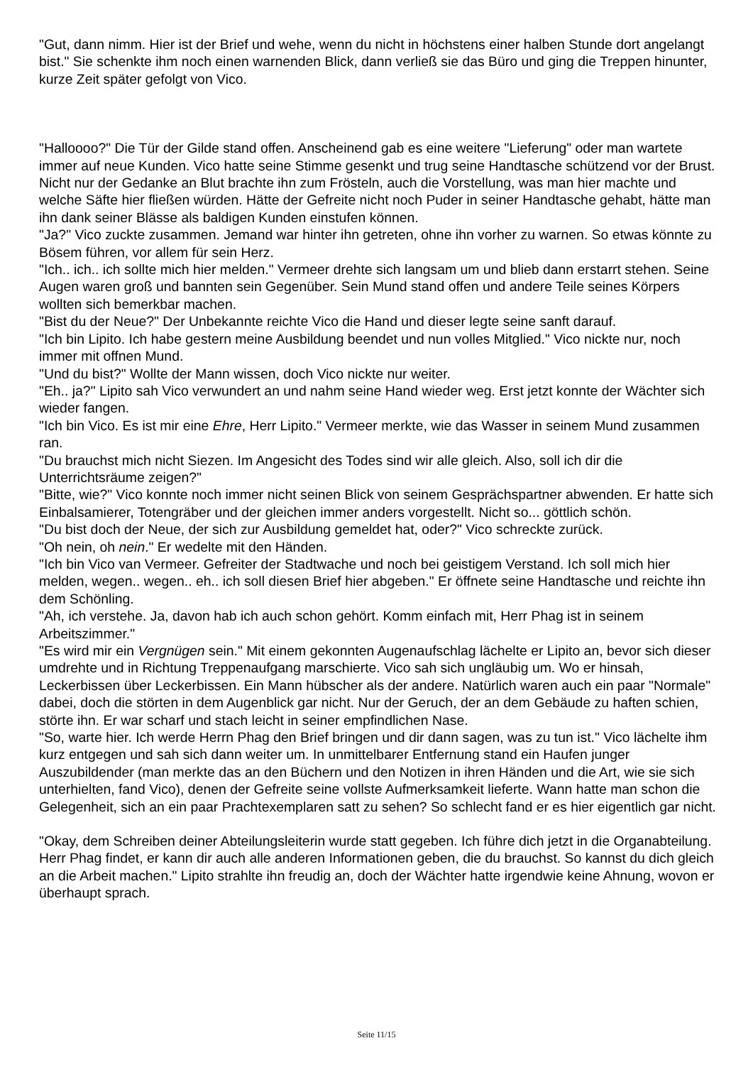"Gut, dann nimm. Hier ist der Brief und wehe, wenn du nicht in höchstens einer halben Stunde dort angelangt bist." Sie schenkte ihm noch einen warnenden Blick, dann verließ sie das Büro und ging die Treppen hinunter, kurze Zeit später gefolgt von Vico.
"Halloooo?" Die Tür der Gilde stand offen. Anscheinend gab es eine weitere "Lieferung" oder man wartete immer auf neue Kunden. Vico hatte seine Stimme gesenkt und trug seine Handtasche schützend vor der Brust. Nicht nur der Gedanke an Blut brachte ihn zum Frösteln, auch die Vorstellung, was man hier machte und welche Säfte hier fließen würden. Hätte der Gefreite nicht noch Puder in seiner Handtasche gehabt, hätte man ihn dank seiner Blässe als baldigen Kunden einstufen können.
"Ja?" Vico zuckte zusammen. Jemand war hinter ihn getreten, ohne ihn vorher zu warnen. So etwas könnte zu Bösem führen, vor allem für sein Herz.
"Ich.. ich.. ich sollte mich hier melden." Vermeer drehte sich langsam um und blieb dann erstarrt stehen. Seine Augen waren groß und bannten sein Gegenüber. Sein Mund stand offen und andere Teile seines Körpers wollten sich bemerkbar machen.
"Bist du der Neue?" Der Unbekannte reichte Vico die Hand und dieser legte seine sanft darauf.
"Ich bin Lipito. Ich habe gestern meine Ausbildung beendet und nun volles Mitglied." Vico nickte nur, noch immer mit offnen Mund.
"Und du bist?" Wollte der Mann wissen, doch Vico nickte nur weiter.
"Eh.. ja?" Lipito sah Vico verwundert an und nahm seine Hand wieder weg. Erst jetzt konnte der Wächter sich wieder fangen.
"Ich bin Vico. Es ist mir eine Ehre, Herr Lipito." Vermeer merkte, wie das Wasser in seinem Mund zusammen ran.
"Du brauchst mich nicht Siezen. Im Angesicht des Todes sind wir alle gleich. Also, soll ich dir die Unterrichtsräume zeigen?"
"Bitte, wie?" Vico konnte noch immer nicht seinen Blick von seinem Gesprächspartner abwenden. Er hatte sich Einbalsamierer, Totengräber und der gleichen immer anders vorgestellt. Nicht so... göttlich schön.
"Du bist doch der Neue, der sich zur Ausbildung gemeldet hat, oder?" Vico schreckte zurück.
"Oh nein, oh nein." Er wedelte mit den Händen.
"Ich bin Vico van Vermeer. Gefreiter der Stadtwache und noch bei geistigem Verstand. Ich soll mich hier melden, wegen.. wegen.. eh.. ich soll diesen Brief hier abgeben." Er öffnete seine Handtasche und reichte ihn dem Schönling.
"Ah, ich verstehe. Ja, davon hab ich auch schon gehört. Komm einfach mit, Herr Phag ist in seinem Arbeitszimmer."
"Es wird mir ein Vergnügen sein." Mit einem gekonnten Augenaufschlag lächelte er Lipito an, bevor sich dieser umdrehte und in Richtung Treppenaufgang marschierte. Vico sah sich ungläubig um. Wo er hinsah, Leckerbissen über Leckerbissen. Ein Mann hübscher als der andere. Natürlich waren auch ein paar "Normale" dabei, doch die störten in dem Augenblick gar nicht. Nur der Geruch, der an dem Gebäude zu haften schien, störte ihn. Er war scharf und stach leicht in seiner empfindlichen Nase.
"So, warte hier. Ich werde Herrn Phag den Brief bringen und dir dann sagen, was zu tun ist." Vico lächelte ihm kurz entgegen und sah sich dann weiter um. In unmittelbarer Entfernung stand ein Haufen junger Auszubildender (man merkte das an den Büchern und den Notizen in ihren Händen und die Art, wie sie sich unterhielten, fand Vico), denen der Gefreite seine vollste Aufmerksamkeit lieferte. Wann hatte man schon die Gelegenheit, sich an ein paar Prachtexemplaren satt zu sehen? So schlecht fand er es hier eigentlich gar nicht.
"Okay, dem Schreiben deiner Abteilungsleiterin wurde statt gegeben. Ich führe dich jetzt in die Organabteilung. Herr Phag findet, er kann dir auch alle anderen Informationen geben, die du brauchst. So kannst du dich gleich an die Arbeit machen." Lipito strahlte ihn freudig an, doch der Wächter hatte irgendwie keine Ahnung, wovon er überhaupt sprach.
Seite 11/15